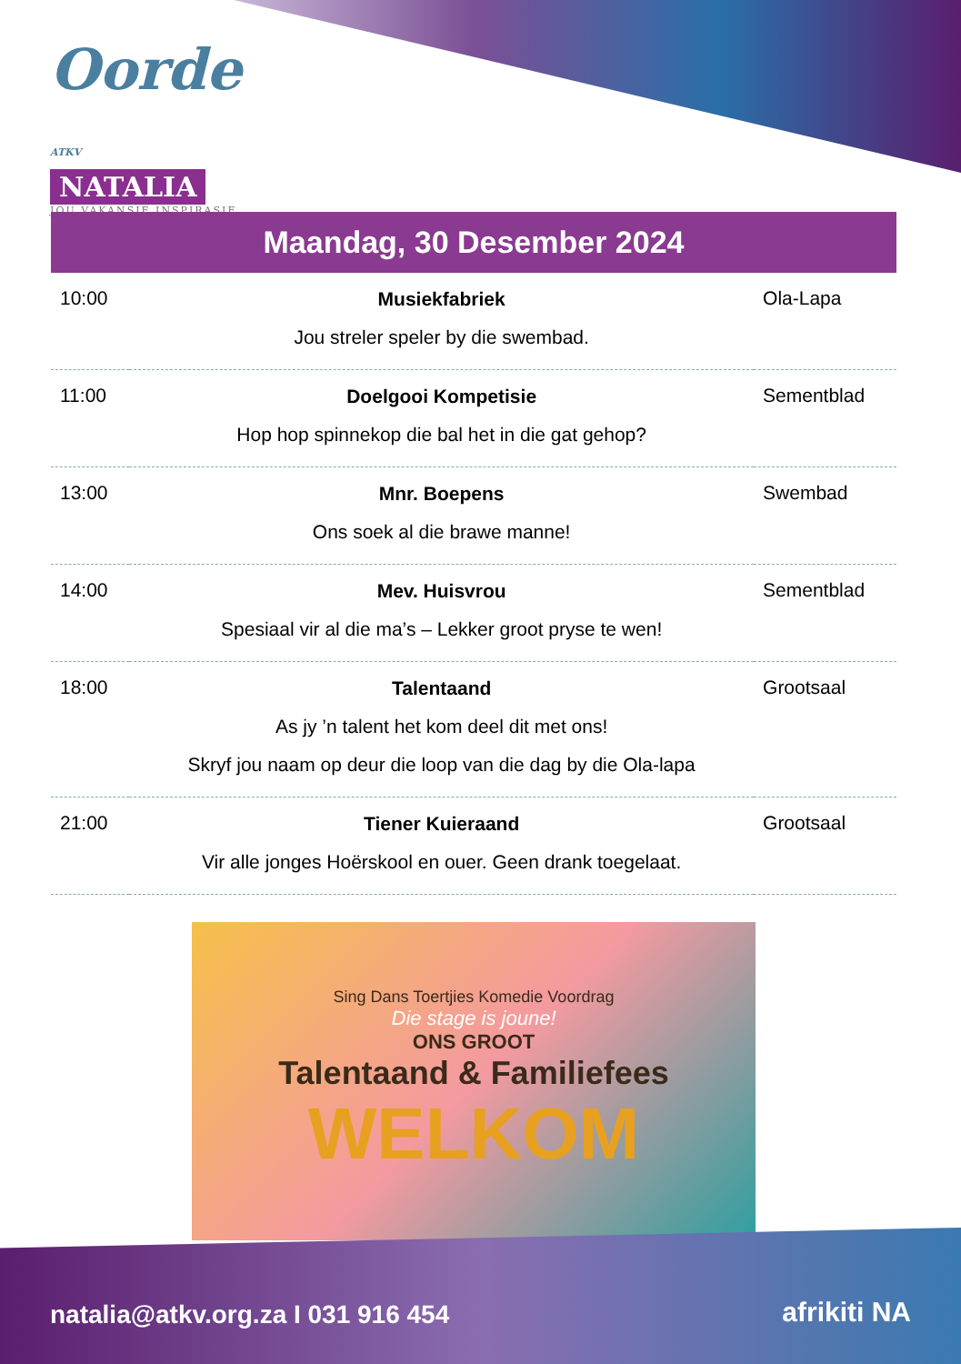Oorde ATKV
NATALIA
JOU VAKANSIE INSPIRASIE
Maandag, 30 Desember 2024
| 10:00 | Musiekfabriek Jou streler speler by die swembad. | Ola-Lapa |
| 11:00 | Doelgooi Kompetisie Hop hop spinnekop die bal het in die gat gehop? | Sementblad |
| 13:00 | Mnr. Boepens Ons soek al die brawe manne! | Swembad |
| 14:00 | Mev. Huisvrou Spesiaal vir al die ma’s – Lekker groot pryse te wen! | Sementblad |
| 18:00 | Talentaand As jy ’n talent het kom deel dit met ons! Skryf jou naam op deur die loop van die dag by die Ola-lapa | Grootsaal |
| 21:00 | Tiener Kuieraand Vir alle jonges Hoërskool en ouer. Geen drank toegelaat. | Grootsaal |
Sing Dans Toertjies Komedie Voordrag
Die stage is joune!
ONS GROOT
Talentaand & Familiefees
WELKOM
natalia@atkv.org.za I 031 916 454
afrikiti NA